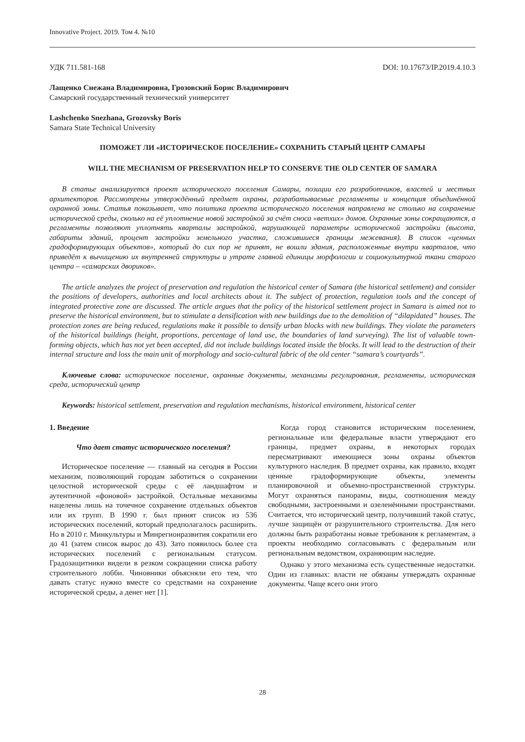Innovative Project. 2019. Том 4. №10
УДК 711.581-168 DOI: 10.17673/IP.2019.4.10.3
Лащенко Снежана Владимировна, Грозовский Борис Владимирович
Самарский государственный технический университет
Lashchenko Snezhana, Grozovsky Boris
Samara State Technical University
ПОМОЖЕТ ЛИ «ИСТОРИЧЕСКОЕ ПОСЕЛЕНИЕ» СОХРАНИТЬ СТАРЫЙ ЦЕНТР САМАРЫ
WILL THE MECHANISM OF PRESERVATION HELP TO CONSERVE THE OLD CENTER OF SAMARA
В статье анализируется проект исторического поселения Самары, позиции его разработчиков, властей и местных архитекторов. Рассмотрены утверждённый предмет охраны, разрабатываемые регламенты и концепция объединённой охранной зоны. Статья показывает, что политика проекта исторического поселения направлена не столько на сохранение исторической среды, сколько на её уплотнение новой застройкой за счёт сноса «ветхих» домов. Охранные зоны сокращаются, а регламенты позволяют уплотнять кварталы застройкой, нарушающей параметры исторической застройки (высота, габариты зданий, процент застройки земельного участка, сложившиеся границы межевания). В список «ценных градоформирующих объектов», который до сих пор не принят, не вошли здания, расположенные внутри кварталов, что приведёт к вычищению их внутренней структуры и утрате главной единицы морфологии и социокультурной ткани старого центра – «самарских двориков».
The article analyzes the project of preservation and regulation the historical center of Samara (the historical settlement) and consider the positions of developers, authorities and local architects about it. The subject of protection, regulation tools and the concept of integrated protective zone are discussed. The article argues that the policy of the historical settlement project in Samara is aimed not to preserve the historical environment, but to stimulate a densification with new buildings due to the demolition of “dilapidated” houses. The protection zones are being reduced, regulations make it possible to densify urban blocks with new buildings. They violate the parameters of the historical buildings (height, proportions, percentage of land use, the boundaries of land surveying). The list of valuable town-forming objects, which has not yet been accepted, did not include buildings located inside the blocks. It will lead to the destruction of their internal structure and loss the main unit of morphology and socio-cultural fabric of the old center “samara’s courtyards”.
Ключевые слова: историческое поселение, охранные документы, механизмы регулирования, регламенты, историческая среда, исторический центр
Keywords: historical settlement, preservation and regulation mechanisms, historical environment, historical center
1. Введение
Что дает статус исторического поселения?
Историческое поселение — главный на сегодня в России механизм, позволяющий городам заботиться о сохранении целостной исторической среды с её ландшафтом и аутентичной «фоновой» застройкой. Остальные механизмы нацелены лишь на точечное сохранение отдельных объектов или их групп. В 1990 г. был принят список из 536 исторических поселений, который предполагалось расширить. Но в 2010 г. Минкультуры и Минрегионразвития сократили его до 41 (затем список вырос до 43). Зато появилось более ста исторических поселений с региональным статусом. Градозащитники видели в резком сокращении списка работу строительного лобби. Чиновники объясняли его тем, что давать статус нужно вместе со средствами на сохранение исторической среды, а денег нет [1].
Когда город становится историческим поселением, региональные или федеральные власти утверждают его границы, предмет охраны, в некоторых городах пересматривают имеющиеся зоны охраны объектов культурного наследия. В предмет охраны, как правило, входят ценные градоформирующие объекты, элементы планировочной и объемно-пространственной структуры. Могут охраняться панорамы, виды, соотношения между свободными, застроенными и озеленёнными пространствами. Считается, что исторический центр, получивший такой статус, лучше защищён от разрушительного строительства. Для него должны быть разработаны новые требования к регламентам, а проекты необходимо согласовывать с федеральным или региональным ведомством, охраняющим наследие.
Однако у этого механизма есть существенные недостатки. Один из главных: власти не обязаны утверждать охранные документы. Чаще всего они этого
28